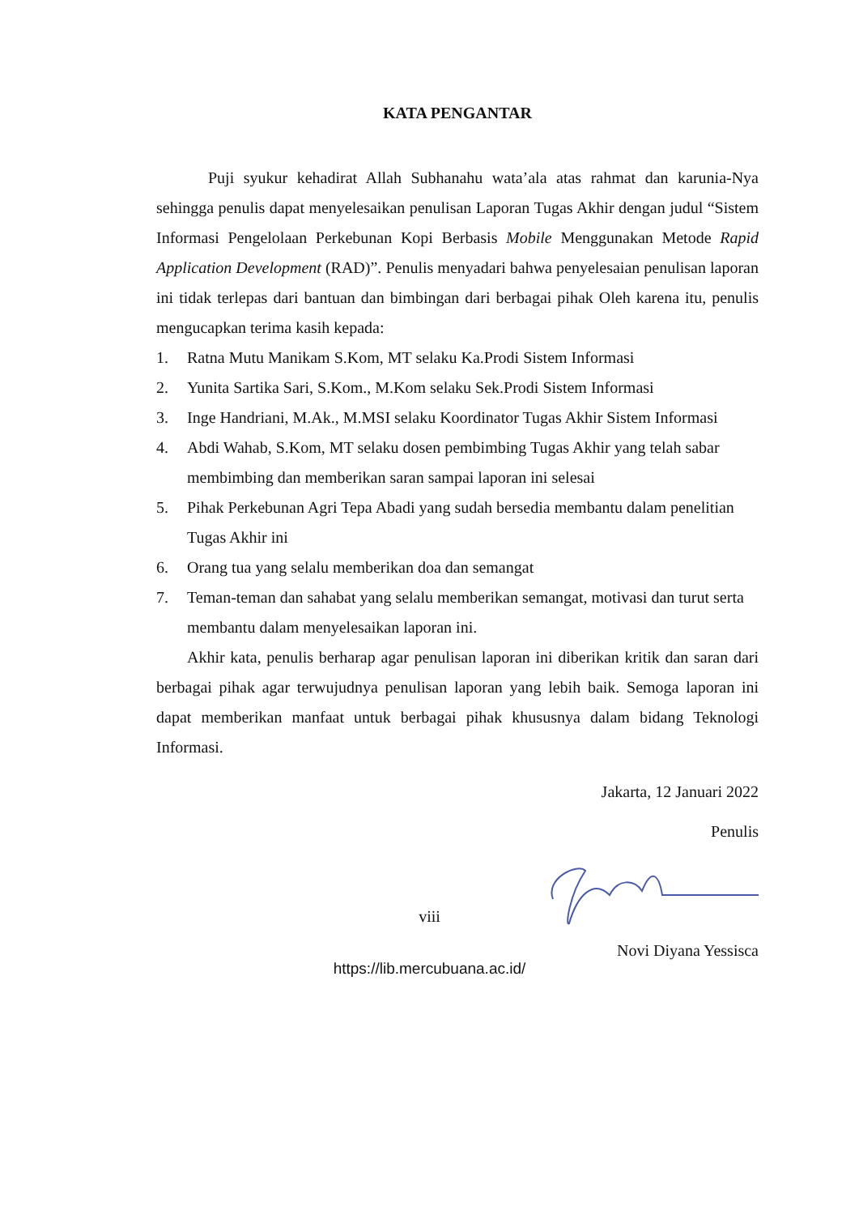KATA PENGANTAR
Puji syukur kehadirat Allah Subhanahu wata’ala atas rahmat dan karunia-Nya sehingga penulis dapat menyelesaikan penulisan Laporan Tugas Akhir dengan judul “Sistem Informasi Pengelolaan Perkebunan Kopi Berbasis Mobile Menggunakan Metode Rapid Application Development (RAD)”. Penulis menyadari bahwa penyelesaian penulisan laporan ini tidak terlepas dari bantuan dan bimbingan dari berbagai pihak Oleh karena itu, penulis mengucapkan terima kasih kepada:
1. Ratna Mutu Manikam S.Kom, MT selaku Ka.Prodi Sistem Informasi
2. Yunita Sartika Sari, S.Kom., M.Kom selaku Sek.Prodi Sistem Informasi
3. Inge Handriani, M.Ak., M.MSI selaku Koordinator Tugas Akhir Sistem Informasi
4. Abdi Wahab, S.Kom, MT selaku dosen pembimbing Tugas Akhir yang telah sabar membimbing dan memberikan saran sampai laporan ini selesai
5. Pihak Perkebunan Agri Tepa Abadi yang sudah bersedia membantu dalam penelitian Tugas Akhir ini
6. Orang tua yang selalu memberikan doa dan semangat
7. Teman-teman dan sahabat yang selalu memberikan semangat, motivasi dan turut serta membantu dalam menyelesaikan laporan ini.
Akhir kata, penulis berharap agar penulisan laporan ini diberikan kritik dan saran dari berbagai pihak agar terwujudnya penulisan laporan yang lebih baik. Semoga laporan ini dapat memberikan manfaat untuk berbagai pihak khususnya dalam bidang Teknologi Informasi.
Jakarta, 12 Januari 2022
Penulis
Novi Diyana Yessisca
viii
https://lib.mercubuana.ac.id/